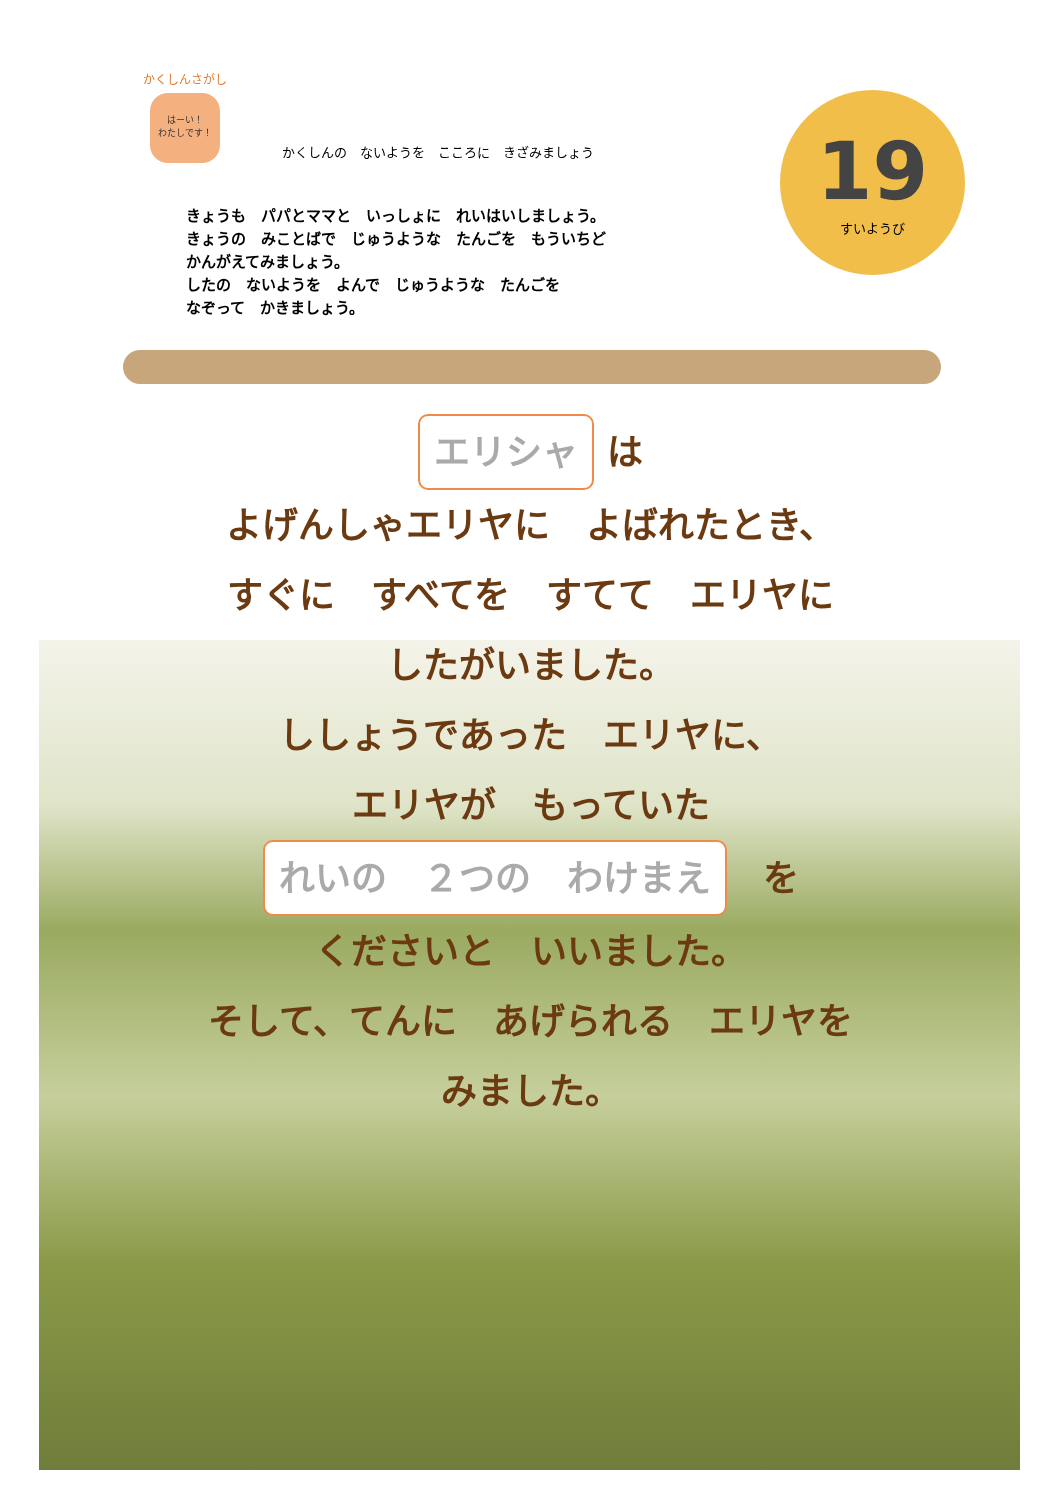かくしんさがし
はーい！
わたしです！
かくしんの　ないようを　こころに　きざみましょう
きょうも　パパとママと　いっしょに　れいはいしましょう。
きょうの　みことばで　じゅうような　たんごを　もういちど
かんがえてみましょう。
したの　ないようを　よんで　じゅうような　たんごを
なぞって　かきましょう。
19
すいようび
エリシャ は
よげんしゃエリヤに　よばれたとき、
すぐに　すべてを　すてて　エリヤに
したがいました。
ししょうであった　エリヤに、
エリヤが　もっていた
れいの　２つの　わけまえ　を
くださいと　いいました。
そして、てんに　あげられる　エリヤを
みました。